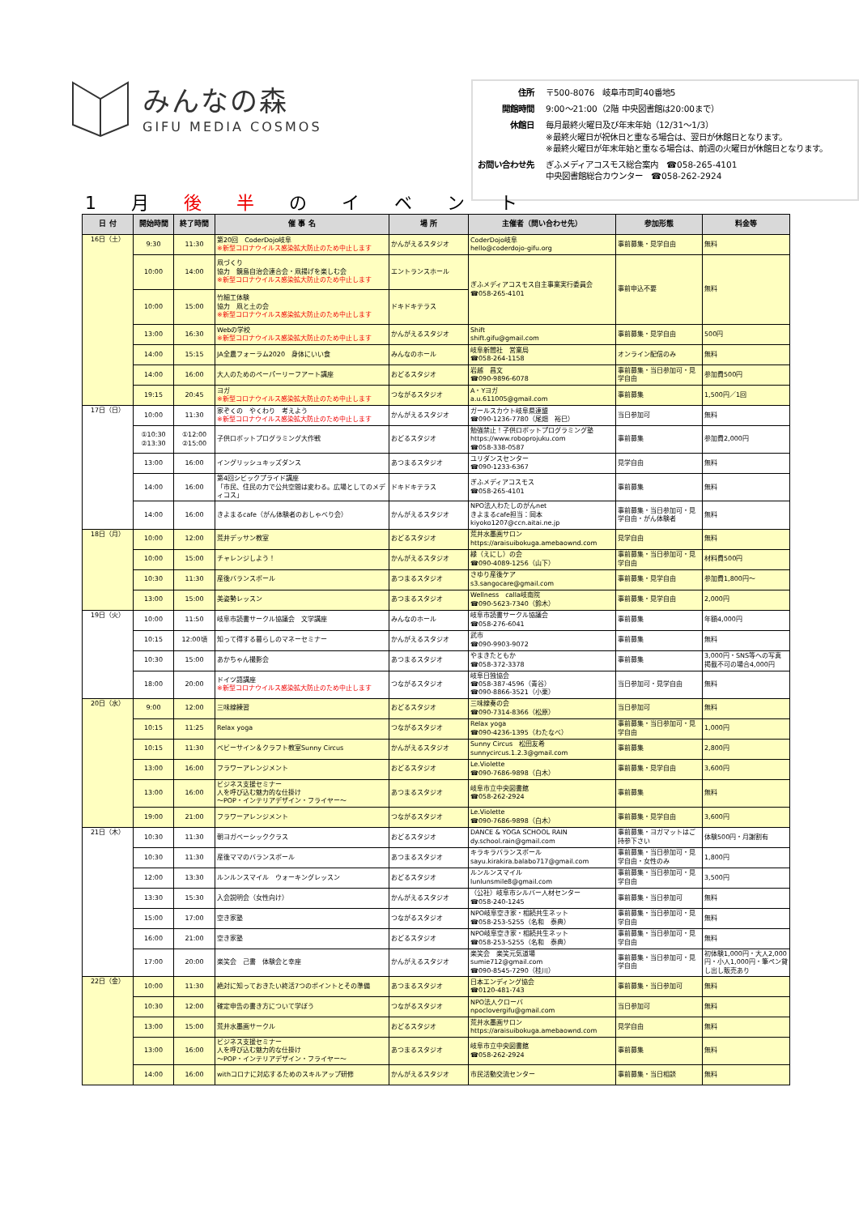みんなの森
GIFU MEDIA COSMOS
| 住所 | 〒500-8076 岐阜市司町40番地5 |
| 開館時間 | 9:00～21:00（2階 中央図書館は20:00まで） |
| 休館日 | 毎月最終火曜日及び年末年始（12/31～1/3） ※最終火曜日が祝休日と重なる場合は、翌日が休館日となります。 ※最終火曜日が年末年始と重なる場合は、前週の火曜日が休館日となります。 |
| お問い合わせ先 | ぎふメディアコスモス総合案内 ☎058-265-4101 中央図書館総合カウンター ☎058-262-2924 |
1 月 後 半 の イ ベ ン ト
| 日 付 | 開始時間 | 終了時間 | 催 事 名 | 場 所 | 主催者（問い合わせ先） | 参加形態 | 料金等 |
| --- | --- | --- | --- | --- | --- | --- | --- |
| 16日（土） | 9:30 | 11:30 | 第20回 CoderDojo岐阜 ※新型コロナウイルス感染拡大防止のため中止します | かんがえるスタジオ | CoderDojo岐阜 hello@coderdojo-gifu.org | 事前募集・見学自由 | 無料 |
| | 10:00 | 14:00 | 凧づくり 協力 鏡島自治会連合会・凧揚げを楽しむ会 ※新型コロナウイルス感染拡大防止のため中止します | エントランスホール | ぎふメディアコスモス自主事業実行委員会 ☎058-265-4101 | 事前申込不要 | 無料 |
| | 10:00 | 15:00 | 竹細工体験 協力 凧と土の会 ※新型コロナウイルス感染拡大防止のため中止します | ドキドキテラス | | | |
| | 13:00 | 16:30 | Webの学校 ※新型コロナウイルス感染拡大防止のため中止します | かんがえるスタジオ | Shift shift.gifu@gmail.com | 事前募集・見学自由 | 500円 |
| | 14:00 | 15:15 | JA全農フォーラム2020 身体にいい食 | みんなのホール | 岐阜新聞社 営業局 ☎058-264-1158 | オンライン配信のみ | 無料 |
| | 14:00 | 16:00 | 大人のためのペーパーリーフアート講座 | おどるスタジオ | 岩越 昌文 ☎090-9896-6078 | 事前募集・当日参加可・見学自由 | 参加費500円 |
| | 19:15 | 20:45 | ヨガ ※新型コロナウイルス感染拡大防止のため中止します | つながるスタジオ | A・Yヨガ a.u.611005@gmail.com | 事前募集 | 1,500円／1回 |
| 17日（日） | 10:00 | 11:30 | 家ぞくの やくわり 考えよう ※新型コロナウイルス感染拡大防止のため中止します | かんがえるスタジオ | ガールスカウト岐阜県連盟 ☎090-1236-7780（尾畑 裕巳） | 当日参加可 | 無料 |
| | ①10:30 ②13:30 | ①12:00 ②15:00 | 子供ロボットプログラミング大作戦 | おどるスタジオ | 勉強禁止！子供ロボットプログラミング塾 https://www.roboprojuku.com ☎058-338-0587 | 事前募集 | 参加費2,000円 |
| | 13:00 | 16:00 | イングリッシュキッズダンス | あつまるスタジオ | ユリダンスセンター ☎090-1233-6367 | 見学自由 | 無料 |
| | 14:00 | 16:00 | 第4回シビックプライド講座 「市民、住民の力で公共空間は変わる。広場としてのメディコス」 | ドキドキテラス | ぎふメディアコスモス ☎058-265-4101 | 事前募集 | 無料 |
| | 14:00 | 16:00 | きよまるcafe（がん体験者のおしゃべり会） | かんがえるスタジオ | NPO法人わたしのがんnet きよまるcafe担当：岡本 kiyoko1207@ccn.aitai.ne.jp | 事前募集・当日参加可・見学自由・がん体験者 | 無料 |
| 18日（月） | 10:00 | 12:00 | 荒井デッサン教室 | おどるスタジオ | 荒井水墨画サロン https://araisuibokuga.amebaownd.com | 見学自由 | 無料 |
| | 10:00 | 15:00 | チャレンジしよう！ | かんがえるスタジオ | 縁（えにし）の会 ☎090-4089-1256（山下） | 事前募集・当日参加可・見学自由 | 材料費500円 |
| | 10:30 | 11:30 | 産後バランスボール | あつまるスタジオ | さゆり産後ケア s3.sangocare@gmail.com | 事前募集・見学自由 | 参加費1,800円～ |
| | 13:00 | 15:00 | 美姿勢レッスン | あつまるスタジオ | Wellness calla岐南院 ☎090-5623-7340（鈴木） | 事前募集・見学自由 | 2,000円 |
| 19日（火） | 10:00 | 11:50 | 岐阜市読書サークル協議会 文学講座 | みんなのホール | 岐阜市読書サークル協議会 ☎058-276-6041 | 事前募集 | 年額4,000円 |
| | 10:15 | 12:00頃 | 知って得する暮らしのマネーセミナー | かんがえるスタジオ | 武市 ☎090-9903-9072 | 事前募集 | 無料 |
| | 10:30 | 15:00 | あかちゃん撮影会 | あつまるスタジオ | やまきたともか ☎058-372-3378 | 事前募集 | 3,000円・SNS等への写真掲載不可の場合4,000円 |
| | 18:00 | 20:00 | ドイツ語講座 ※新型コロナウイルス感染拡大防止のため中止します | つながるスタジオ | 岐阜日独協会 ☎058-387-4596（青谷） ☎090-8866-3521（小栗） | 当日参加可・見学自由 | 無料 |
| 20日（水） | 9:00 | 12:00 | 三味線練習 | おどるスタジオ | 三味線奏の会 ☎090-7314-8366（松原） | 当日参加可 | 無料 |
| | 10:15 | 11:25 | Relax yoga | つながるスタジオ | Relax yoga ☎090-4236-1395（わたなべ） | 事前募集・当日参加可・見学自由 | 1,000円 |
| | 10:15 | 11:30 | ベビーサイン＆クラフト教室Sunny Circus | かんがえるスタジオ | Sunny Circus 松田友希 sunnycircus.1.2.3@gmail.com | 事前募集 | 2,800円 |
| | 13:00 | 16:00 | フラワーアレンジメント | おどるスタジオ | Le.Violette ☎090-7686-9898（白木） | 事前募集・見学自由 | 3,600円 |
| | 13:00 | 16:00 | ビジネス支援セミナー 人を呼び込む魅力的な仕掛け ～POP・インテリアデザイン・フライヤー～ | あつまるスタジオ | 岐阜市立中央図書館 ☎058-262-2924 | 事前募集 | 無料 |
| | 19:00 | 21:00 | フラワーアレンジメント | つながるスタジオ | Le.Violette ☎090-7686-9898（白木） | 事前募集・見学自由 | 3,600円 |
| 21日（木） | 10:30 | 11:30 | 朝ヨガベーシッククラス | おどるスタジオ | DANCE & YOGA SCHOOL RAIN dy.school.rain@gmail.com | 事前募集・ヨガマットはご持参下さい | 体験500円・月謝割有 |
| | 10:30 | 11:30 | 産後ママのバランスボール | あつまるスタジオ | キラキラバランスボール sayu.kirakira.balabo717@gmail.com | 事前募集・当日参加可・見学自由・女性のみ | 1,800円 |
| | 12:00 | 13:30 | ルンルンスマイル ウォーキングレッスン | おどるスタジオ | ルンルンスマイル lunlunsmile8@gmail.com | 事前募集・当日参加可・見学自由 | 3,500円 |
| | 13:30 | 15:30 | 入会説明会（女性向け） | かんがえるスタジオ | （公社）岐阜市シルバー人材センター ☎058-240-1245 | 事前募集・当日参加可 | 無料 |
| | 15:00 | 17:00 | 空き家塾 | つながるスタジオ | NPO岐阜空き家・相続共生ネット ☎058-253-5255（名和 泰典） | 事前募集・当日参加可・見学自由 | 無料 |
| | 16:00 | 21:00 | 空き家塾 | おどるスタジオ | NPO岐阜空き家・相続共生ネット ☎058-253-5255（名和 泰典） | 事前募集・当日参加可・見学自由 | 無料 |
| | 17:00 | 20:00 | 楽笑会 己書 体験会と幸座 | かんがえるスタジオ | 楽笑会 楽笑元気道場 sumie712@gmail.com ☎090-8545-7290（桂川） | 事前募集・当日参加可・見学自由 | 初体験1,000円・大人2,000円・小人1,000円・筆ペン貸し出し販売あり |
| 22日（金） | 10:00 | 11:30 | 絶対に知っておきたい終活7つのポイントとその準備 | あつまるスタジオ | 日本エンディング協会 ☎0120-481-743 | 事前募集・当日参加可 | 無料 |
| | 10:30 | 12:00 | 確定申告の書き方について学ぼう | つながるスタジオ | NPO法人クローバ npoclovergifu@gmail.com | 当日参加可 | 無料 |
| | 13:00 | 15:00 | 荒井水墨画サークル | おどるスタジオ | 荒井水墨画サロン https://araisuibokuga.amebaownd.com | 見学自由 | 無料 |
| | 13:00 | 16:00 | ビジネス支援セミナー 人を呼び込む魅力的な仕掛け ～POP・インテリアデザイン・フライヤー～ | あつまるスタジオ | 岐阜市立中央図書館 ☎058-262-2924 | 事前募集 | 無料 |
| | 14:00 | 16:00 | withコロナに対応するためのスキルアップ研修 | かんがえるスタジオ | 市民活動交流センター | 事前募集・当日相談 | 無料 |